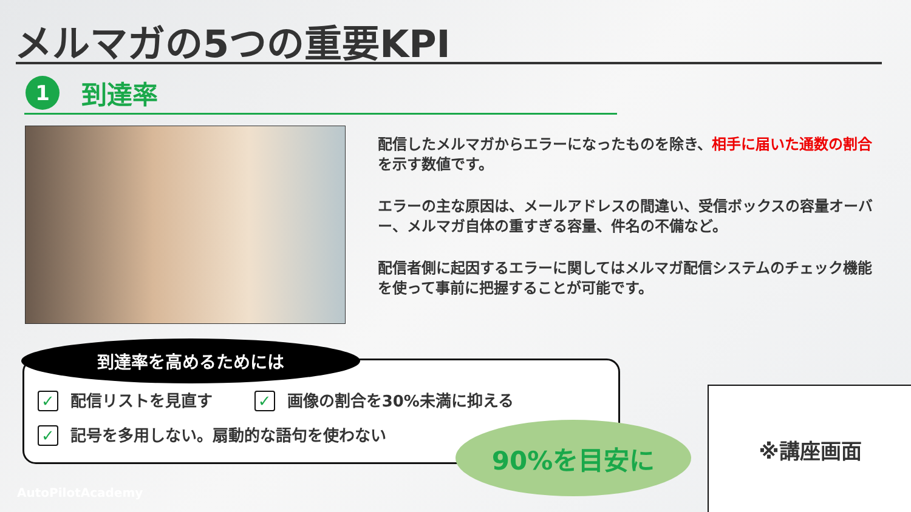メルマガの5つの重要KPI
1
到達率
配信したメルマガからエラーになったものを除き、相手に届いた通数の割合を示す数値です。
エラーの主な原因は、メールアドレスの間違い、受信ボックスの容量オーバー、メルマガ自体の重すぎる容量、件名の不備など。
配信者側に起因するエラーに関してはメルマガ配信システムのチェック機能を使って事前に把握することが可能です。
到達率を高めるためには
✓ 配信リストを見直す ✓ 画像の割合を30%未満に抑える
✓ 記号を多用しない。扇動的な語句を使わない
90%を目安に
※講座画面
AutoPilotAcademy